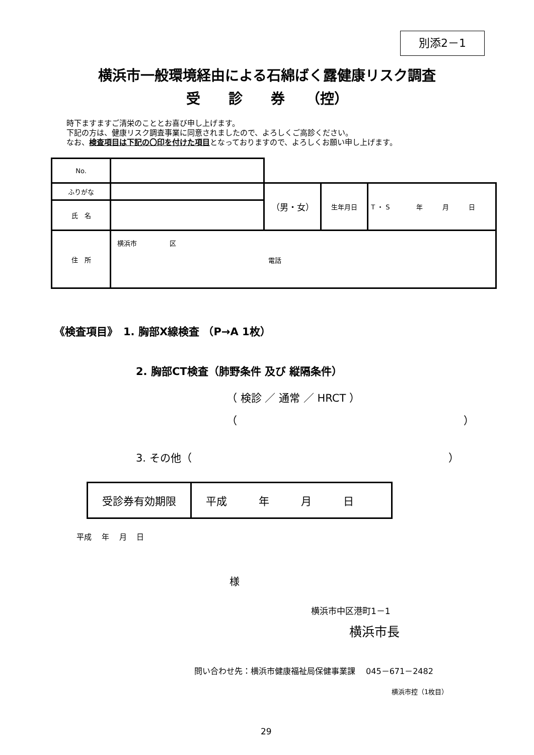別添2－1
横浜市一般環境経由による石綿ばく露健康リスク調査
受　　診　　券　　（控）
時下ますますご清栄のこととお喜び申し上げます。
下記の方は、健康リスク調査事業に同意されましたので、よろしくご高診ください。
なお、検査項目は下記の〇印を付けた項目となっておりますので、よろしくお願い申し上げます。
| No. | | | | |
| ふりがな | | （男・女） | 生年月日 | T ・ S 年 月 日 |
| 氏 名 | | | | |
| 住 所 | 横浜市 区 電話 | | | |
《検査項目》　1. 胸部X線検査 （P→A 1枚）
2. 胸部CT検査（肺野条件 及び 縦隔条件）
（ 検診 ／ 通常 ／ HRCT ）
（ ）
3. その他（ ）
| 受診券有効期限 | 平成 年 月 日 |
平成　 年　 月　 日
様
横浜市中区港町1－1
横浜市長
問い合わせ先：横浜市健康福祉局保健事業課　 045－671－2482
横浜市控（1枚目）
29